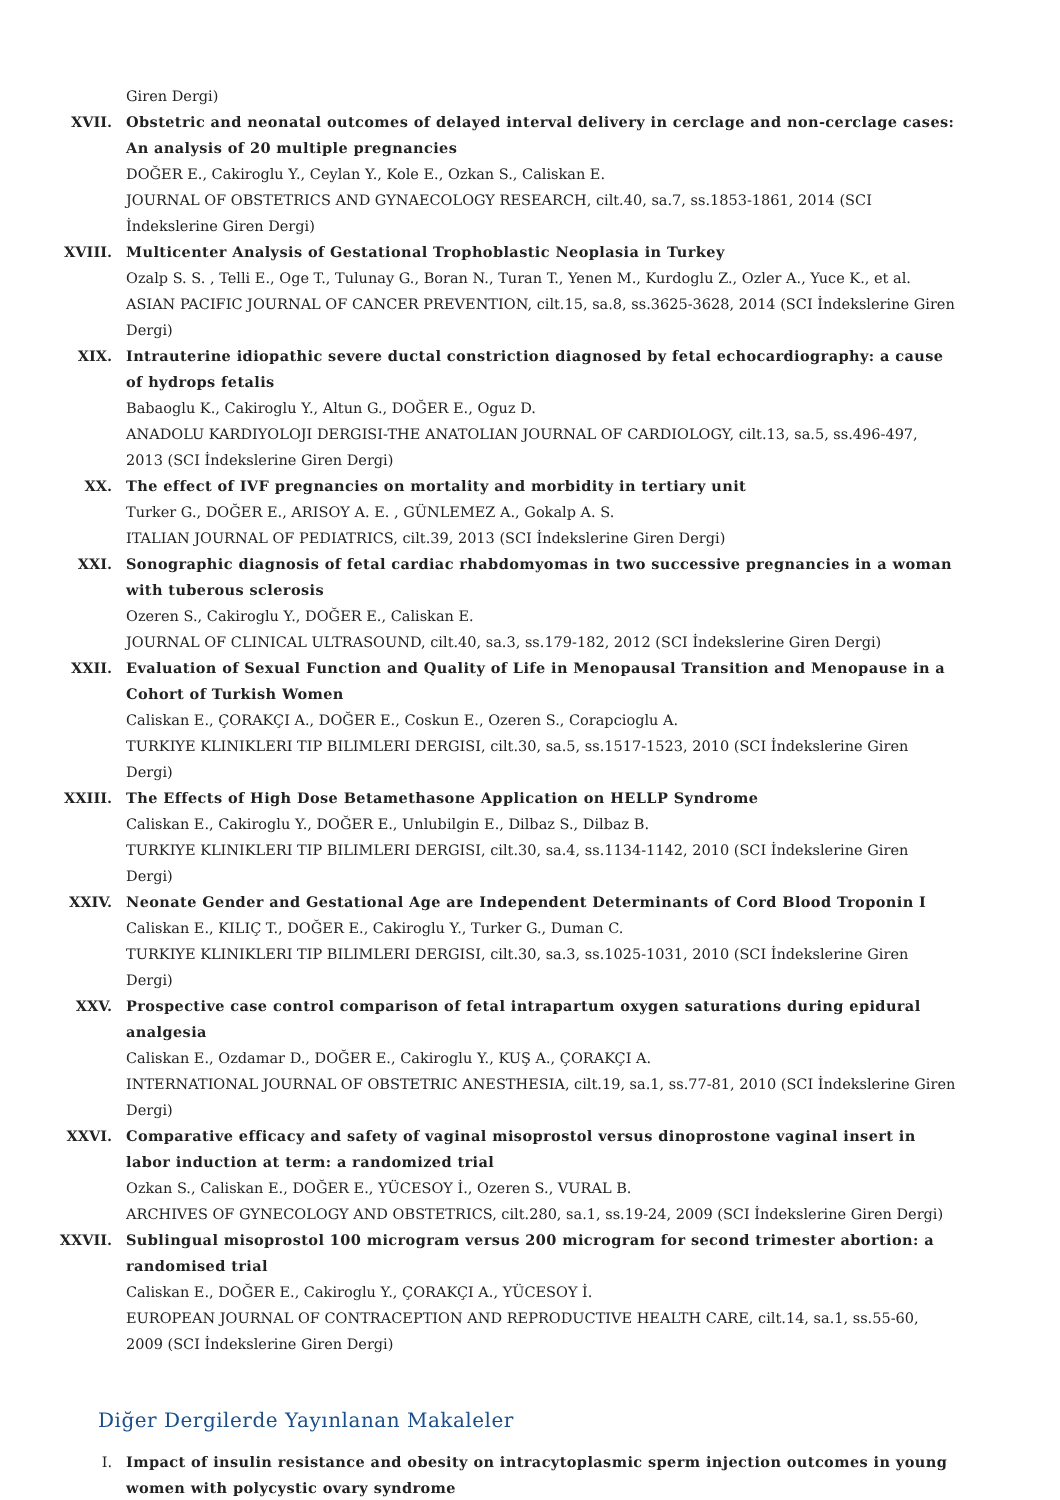Giren Dergi)
XVII. Obstetric and neonatal outcomes of delayed interval delivery in cerclage and non-cerclage cases: An analysis of 20 multiple pregnancies
DOĞER E., Cakiroglu Y., Ceylan Y., Kole E., Ozkan S., Caliskan E.
JOURNAL OF OBSTETRICS AND GYNAECOLOGY RESEARCH, cilt.40, sa.7, ss.1853-1861, 2014 (SCI İndekslerine Giren Dergi)
XVIII. Multicenter Analysis of Gestational Trophoblastic Neoplasia in Turkey
Ozalp S. S. , Telli E., Oge T., Tulunay G., Boran N., Turan T., Yenen M., Kurdoglu Z., Ozler A., Yuce K., et al.
ASIAN PACIFIC JOURNAL OF CANCER PREVENTION, cilt.15, sa.8, ss.3625-3628, 2014 (SCI İndekslerine Giren Dergi)
XIX. Intrauterine idiopathic severe ductal constriction diagnosed by fetal echocardiography: a cause of hydrops fetalis
Babaoglu K., Cakiroglu Y., Altun G., DOĞER E., Oguz D.
ANADOLU KARDIYOLOJI DERGISI-THE ANATOLIAN JOURNAL OF CARDIOLOGY, cilt.13, sa.5, ss.496-497, 2013 (SCI İndekslerine Giren Dergi)
XX. The effect of IVF pregnancies on mortality and morbidity in tertiary unit
Turker G., DOĞER E., ARISOY A. E. , GÜNLEMEZ A., Gokalp A. S.
ITALIAN JOURNAL OF PEDIATRICS, cilt.39, 2013 (SCI İndekslerine Giren Dergi)
XXI. Sonographic diagnosis of fetal cardiac rhabdomyomas in two successive pregnancies in a woman with tuberous sclerosis
Ozeren S., Cakiroglu Y., DOĞER E., Caliskan E.
JOURNAL OF CLINICAL ULTRASOUND, cilt.40, sa.3, ss.179-182, 2012 (SCI İndekslerine Giren Dergi)
XXII. Evaluation of Sexual Function and Quality of Life in Menopausal Transition and Menopause in a Cohort of Turkish Women
Caliskan E., ÇORAKÇI A., DOĞER E., Coskun E., Ozeren S., Corapcioglu A.
TURKIYE KLINIKLERI TIP BILIMLERI DERGISI, cilt.30, sa.5, ss.1517-1523, 2010 (SCI İndekslerine Giren Dergi)
XXIII. The Effects of High Dose Betamethasone Application on HELLP Syndrome
Caliskan E., Cakiroglu Y., DOĞER E., Unlubilgin E., Dilbaz S., Dilbaz B.
TURKIYE KLINIKLERI TIP BILIMLERI DERGISI, cilt.30, sa.4, ss.1134-1142, 2010 (SCI İndekslerine Giren Dergi)
XXIV. Neonate Gender and Gestational Age are Independent Determinants of Cord Blood Troponin I
Caliskan E., KILIÇ T., DOĞER E., Cakiroglu Y., Turker G., Duman C.
TURKIYE KLINIKLERI TIP BILIMLERI DERGISI, cilt.30, sa.3, ss.1025-1031, 2010 (SCI İndekslerine Giren Dergi)
XXV. Prospective case control comparison of fetal intrapartum oxygen saturations during epidural analgesia
Caliskan E., Ozdamar D., DOĞER E., Cakiroglu Y., KUŞ A., ÇORAKÇI A.
INTERNATIONAL JOURNAL OF OBSTETRIC ANESTHESIA, cilt.19, sa.1, ss.77-81, 2010 (SCI İndekslerine Giren Dergi)
XXVI. Comparative efficacy and safety of vaginal misoprostol versus dinoprostone vaginal insert in labor induction at term: a randomized trial
Ozkan S., Caliskan E., DOĞER E., YÜCESOY İ., Ozeren S., VURAL B.
ARCHIVES OF GYNECOLOGY AND OBSTETRICS, cilt.280, sa.1, ss.19-24, 2009 (SCI İndekslerine Giren Dergi)
XXVII. Sublingual misoprostol 100 microgram versus 200 microgram for second trimester abortion: a randomised trial
Caliskan E., DOĞER E., Cakiroglu Y., ÇORAKÇI A., YÜCESOY İ.
EUROPEAN JOURNAL OF CONTRACEPTION AND REPRODUCTIVE HEALTH CARE, cilt.14, sa.1, ss.55-60, 2009 (SCI İndekslerine Giren Dergi)
Diğer Dergilerde Yayınlanan Makaleler
I. Impact of insulin resistance and obesity on intracytoplasmic sperm injection outcomes in young women with polycystic ovary syndrome